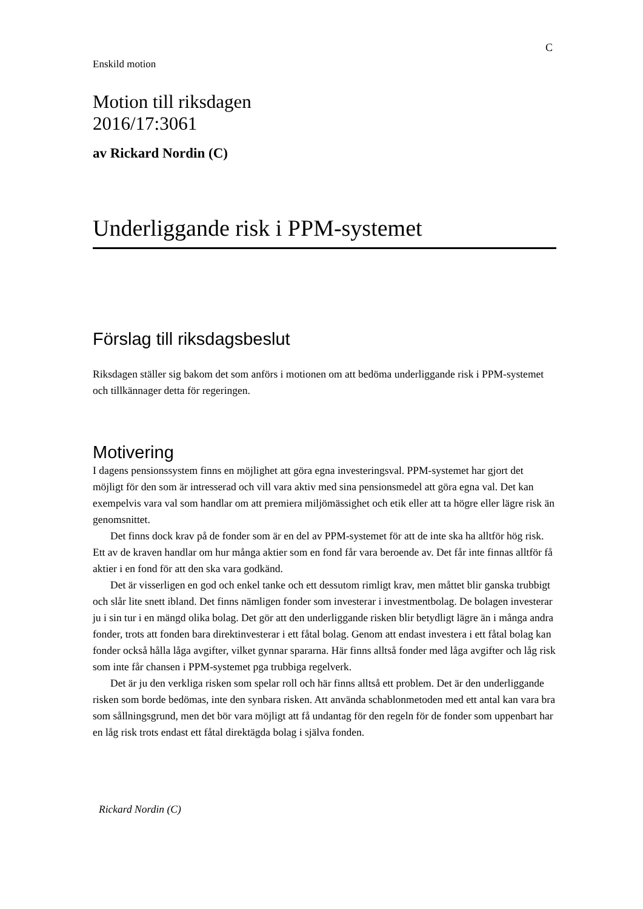C
Enskild motion
Motion till riksdagen
2016/17:3061
av Rickard Nordin (C)
Underliggande risk i PPM-systemet
Förslag till riksdagsbeslut
Riksdagen ställer sig bakom det som anförs i motionen om att bedöma underliggande risk i PPM-systemet och tillkännager detta för regeringen.
Motivering
I dagens pensionssystem finns en möjlighet att göra egna investeringsval. PPM-systemet har gjort det möjligt för den som är intresserad och vill vara aktiv med sina pensionsmedel att göra egna val. Det kan exempelvis vara val som handlar om att premiera miljömässighet och etik eller att ta högre eller lägre risk än genomsnittet.
Det finns dock krav på de fonder som är en del av PPM-systemet för att de inte ska ha alltför hög risk. Ett av de kraven handlar om hur många aktier som en fond får vara beroende av. Det får inte finnas alltför få aktier i en fond för att den ska vara godkänd.
Det är visserligen en god och enkel tanke och ett dessutom rimligt krav, men måttet blir ganska trubbigt och slår lite snett ibland. Det finns nämligen fonder som investerar i investmentbolag. De bolagen investerar ju i sin tur i en mängd olika bolag. Det gör att den underliggande risken blir betydligt lägre än i många andra fonder, trots att fonden bara direktinvesterar i ett fåtal bolag. Genom att endast investera i ett fåtal bolag kan fonder också hålla låga avgifter, vilket gynnar spararna. Här finns alltså fonder med låga avgifter och låg risk som inte får chansen i PPM-systemet pga trubbiga regelverk.
Det är ju den verkliga risken som spelar roll och här finns alltså ett problem. Det är den underliggande risken som borde bedömas, inte den synbara risken. Att använda schablonmetoden med ett antal kan vara bra som sållningsgrund, men det bör vara möjligt att få undantag för den regeln för de fonder som uppenbart har en låg risk trots endast ett fåtal direktägda bolag i själva fonden.
Rickard Nordin (C)